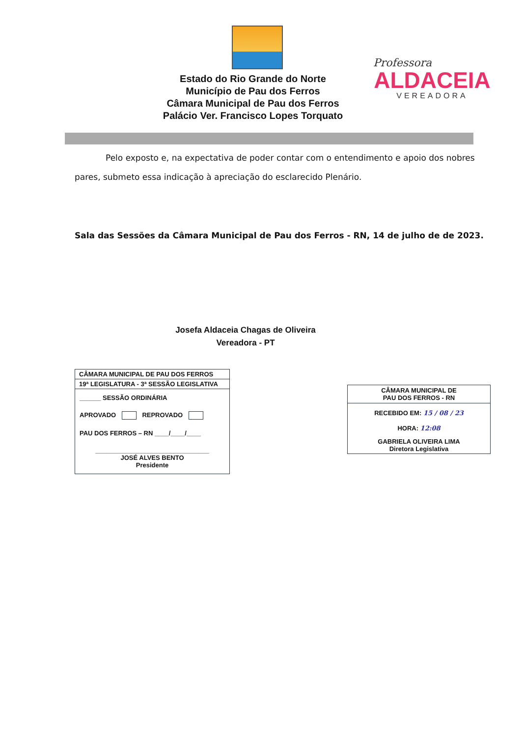Estado do Rio Grande do Norte
Município de Pau dos Ferros
Câmara Municipal de Pau dos Ferros
Palácio Ver. Francisco Lopes Torquato
Professora
ALDACEIA
VEREADORA
Pelo exposto e, na expectativa de poder contar com o entendimento e apoio dos nobres pares, submeto essa indicação à apreciação do esclarecido Plenário.
Sala das Sessões da Câmara Municipal de Pau dos Ferros - RN, 14 de julho de de 2023.
Josefa Aldaceia Chagas de Oliveira
Vereadora - PT
CÂMARA MUNICIPAL DE PAU DOS FERROS
19ª LEGISLATURA - 3ª SESSÃO LEGISLATIVA
______ SESSÃO ORDINÁRIA
APROVADO REPROVADO
PAU DOS FERROS – RN ____/____/____
________________________________
JOSÉ ALVES BENTO
Presidente
CÂMARA MUNICIPAL DE
PAU DOS FERROS - RN
RECEBIDO EM: 15 / 08 / 23
HORA: 12:08
GABRIELA OLIVEIRA LIMA
Diretora Legislativa